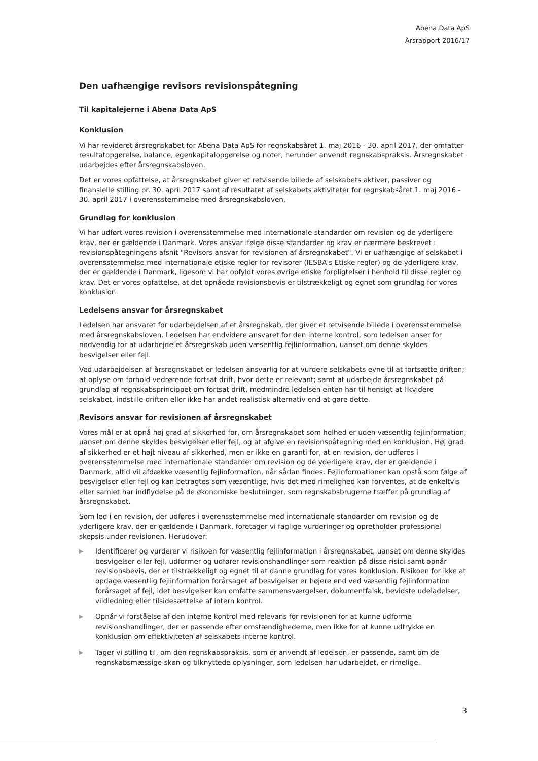Abena Data ApS
Årsrapport 2016/17
Den uafhængige revisors revisionspåtegning
Til kapitalejerne i Abena Data ApS
Konklusion
Vi har revideret årsregnskabet for Abena Data ApS for regnskabsåret 1. maj 2016 - 30. april 2017, der omfatter resultatopgørelse, balance, egenkapitalopgørelse og noter, herunder anvendt regnskabspraksis. Årsregnskabet udarbejdes efter årsregnskabsloven.
Det er vores opfattelse, at årsregnskabet giver et retvisende billede af selskabets aktiver, passiver og finansielle stilling pr. 30. april 2017 samt af resultatet af selskabets aktiviteter for regnskabsåret 1. maj 2016 - 30. april 2017 i overensstemmelse med årsregnskabsloven.
Grundlag for konklusion
Vi har udført vores revision i overensstemmelse med internationale standarder om revision og de yderligere krav, der er gældende i Danmark. Vores ansvar ifølge disse standarder og krav er nærmere beskrevet i revisionspåtegningens afsnit "Revisors ansvar for revisionen af årsregnskabet". Vi er uafhængige af selskabet i overensstemmelse med internationale etiske regler for revisorer (IESBA's Etiske regler) og de yderligere krav, der er gældende i Danmark, ligesom vi har opfyldt vores øvrige etiske forpligtelser i henhold til disse regler og krav. Det er vores opfattelse, at det opnåede revisionsbevis er tilstrækkeligt og egnet som grundlag for vores konklusion.
Ledelsens ansvar for årsregnskabet
Ledelsen har ansvaret for udarbejdelsen af et årsregnskab, der giver et retvisende billede i overensstemmelse med årsregnskabsloven. Ledelsen har endvidere ansvaret for den interne kontrol, som ledelsen anser for nødvendig for at udarbejde et årsregnskab uden væsentlig fejlinformation, uanset om denne skyldes besvigelser eller fejl.
Ved udarbejdelsen af årsregnskabet er ledelsen ansvarlig for at vurdere selskabets evne til at fortsætte driften; at oplyse om forhold vedrørende fortsat drift, hvor dette er relevant; samt at udarbejde årsregnskabet på grundlag af regnskabsprincippet om fortsat drift, medmindre ledelsen enten har til hensigt at likvidere selskabet, indstille driften eller ikke har andet realistisk alternativ end at gøre dette.
Revisors ansvar for revisionen af årsregnskabet
Vores mål er at opnå høj grad af sikkerhed for, om årsregnskabet som helhed er uden væsentlig fejlinformation, uanset om denne skyldes besvigelser eller fejl, og at afgive en revisionspåtegning med en konklusion. Høj grad af sikkerhed er et højt niveau af sikkerhed, men er ikke en garanti for, at en revision, der udføres i overensstemmelse med internationale standarder om revision og de yderligere krav, der er gældende i Danmark, altid vil afdække væsentlig fejlinformation, når sådan findes. Fejlinformationer kan opstå som følge af besvigelser eller fejl og kan betragtes som væsentlige, hvis det med rimelighed kan forventes, at de enkeltvis eller samlet har indflydelse på de økonomiske beslutninger, som regnskabsbrugerne træffer på grundlag af årsregnskabet.
Som led i en revision, der udføres i overensstemmelse med internationale standarder om revision og de yderligere krav, der er gældende i Danmark, foretager vi faglige vurderinger og opretholder professionel skepsis under revisionen. Herudover:
▶ Identificerer og vurderer vi risikoen for væsentlig fejlinformation i årsregnskabet, uanset om denne skyldes besvigelser eller fejl, udformer og udfører revisionshandlinger som reaktion på disse risici samt opnår revisionsbevis, der er tilstrækkeligt og egnet til at danne grundlag for vores konklusion. Risikoen for ikke at opdage væsentlig fejlinformation forårsaget af besvigelser er højere end ved væsentlig fejlinformation forårsaget af fejl, idet besvigelser kan omfatte sammensværgelser, dokumentfalsk, bevidste udeladelser, vildledning eller tilsidesættelse af intern kontrol.
▶ Opnår vi forståelse af den interne kontrol med relevans for revisionen for at kunne udforme revisionshandlinger, der er passende efter omstændighederne, men ikke for at kunne udtrykke en konklusion om effektiviteten af selskabets interne kontrol.
▶ Tager vi stilling til, om den regnskabspraksis, som er anvendt af ledelsen, er passende, samt om de regnskabsmæssige skøn og tilknyttede oplysninger, som ledelsen har udarbejdet, er rimelige.
3